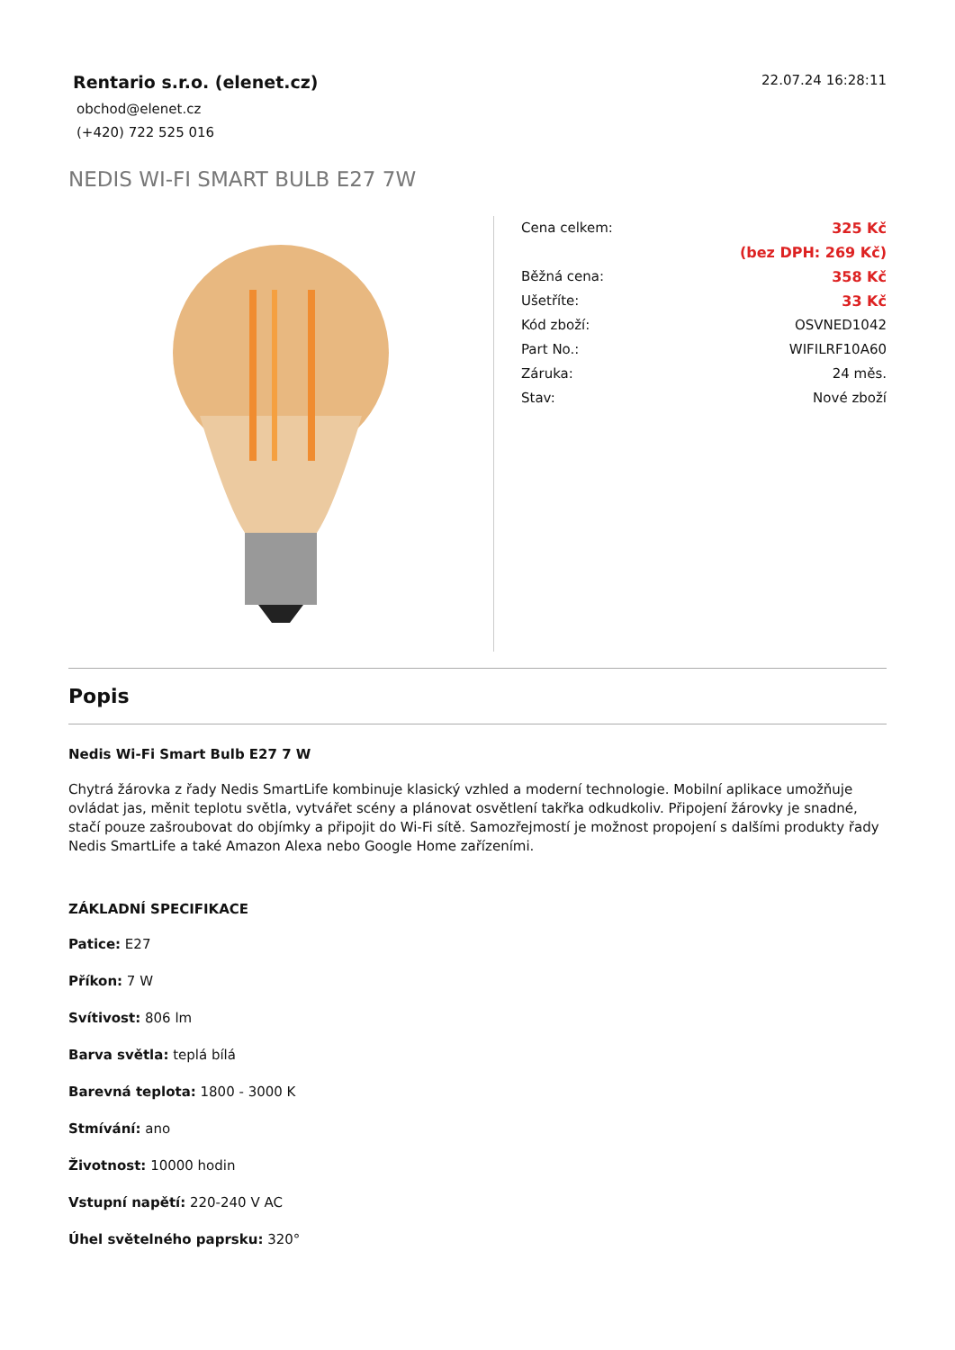Rentario s.r.o. (elenet.cz)
obchod@elenet.cz
(+420) 722 525 016
22.07.24 16:28:11
NEDIS WI-FI SMART BULB E27 7W
| Cena celkem: | 325 Kč |
| | (bez DPH: 269 Kč) |
| Běžná cena: | 358 Kč |
| Ušetříte: | 33 Kč |
| Kód zboží: | OSVNED1042 |
| Part No.: | WIFILRF10A60 |
| Záruka: | 24 měs. |
| Stav: | Nové zboží |
Popis
Nedis Wi-Fi Smart Bulb E27 7 W
Chytrá žárovka z řady Nedis SmartLife kombinuje klasický vzhled a moderní technologie. Mobilní aplikace umožňuje ovládat jas, měnit teplotu světla, vytvářet scény a plánovat osvětlení takřka odkudkoliv. Připojení žárovky je snadné, stačí pouze zašroubovat do objímky a připojit do Wi-Fi sítě. Samozřejmostí je možnost propojení s dalšími produkty řady Nedis SmartLife a také Amazon Alexa nebo Google Home zařízeními.
ZÁKLADNÍ SPECIFIKACE
Patice: E27
Příkon: 7 W
Svítivost: 806 lm
Barva světla: teplá bílá
Barevná teplota: 1800 - 3000 K
Stmívání: ano
Životnost: 10000 hodin
Vstupní napětí: 220-240 V AC
Úhel světelného paprsku: 320°